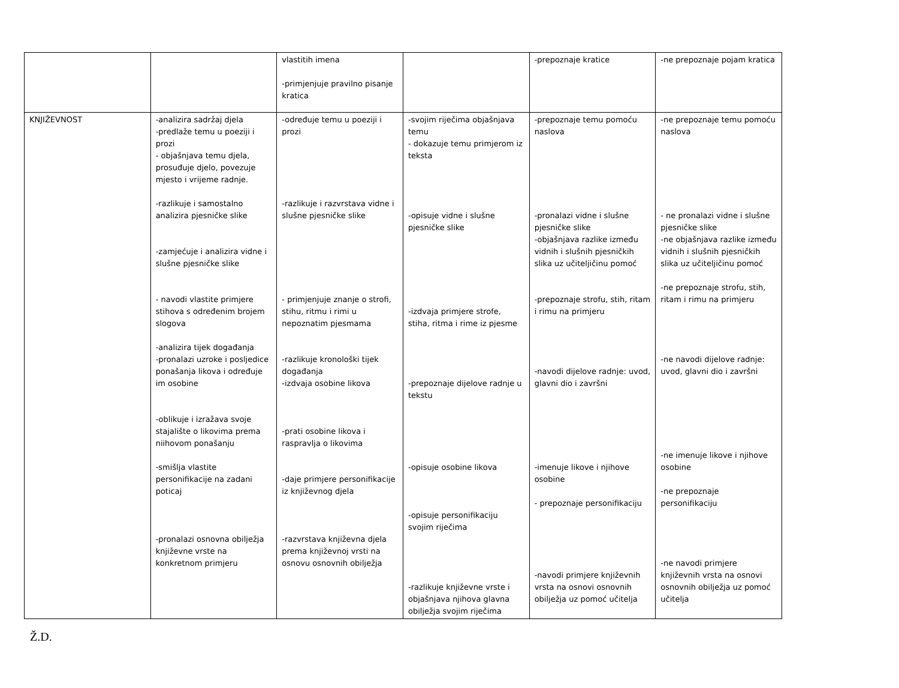| | | vlastitih imena -primjenjuje pravilno pisanje kratica | | -prepoznaje kratice | -ne prepoznaje pojam kratica |
| KNJIŽEVNOST | -analizira sadržaj djela -predlaže temu u poeziji i prozi - objašnjava temu djela, prosuđuje djelo, povezuje mjesto i vrijeme radnje. -razlikuje i samostalno analizira pjesničke slike -zamjećuje i analizira vidne i slušne pjesničke slike - navodi vlastite primjere stihova s određenim brojem slogova -analizira tijek događanja -pronalazi uzroke i posljedice ponašanja likova i određuje im osobine -oblikuje i izražava svoje stajalište o likovima prema niihovom ponašanju -smišlja vlastite personifikacije na zadani poticaj -pronalazi osnovna obilježja književne vrste na konkretnom primjeru | -određuje temu u poeziji i prozi -razlikuje i razvrstava vidne i slušne pjesničke slike - primjenjuje znanje o strofi, stihu, ritmu i rimi u nepoznatim pjesmama -razlikuje kronološki tijek događanja -izdvaja osobine likova -prati osobine likova i raspravlja o likovima -daje primjere personifikacije iz književnog djela -razvrstava književna djela prema književnoj vrsti na osnovu osnovnih obilježja | -svojim riječima objašnjava temu - dokazuje temu primjerom iz teksta -opisuje vidne i slušne pjesničke slike -izdvaja primjere strofe, stiha, ritma i rime iz pjesme -prepoznaje dijelove radnje u tekstu -opisuje osobine likova -opisuje personifikaciju svojim riječima -razlikuje književne vrste i objašnjava njihova glavna obilježja svojim riječima | -prepoznaje temu pomoću naslova -pronalazi vidne i slušne pjesničke slike -objašnjava razlike između vidnih i slušnih pjesničkih slika uz učiteljičinu pomoć -prepoznaje strofu, stih, ritam i rimu na primjeru -navodi dijelove radnje: uvod, glavni dio i završni -imenuje likove i njihove osobine - prepoznaje personifikaciju -navodi primjere književnih vrsta na osnovi osnovnih obilježja uz pomoć učitelja | -ne prepoznaje temu pomoću naslova - ne pronalazi vidne i slušne pjesničke slike -ne objašnjava razlike između vidnih i slušnih pjesničkih slika uz učiteljičinu pomoć -ne prepoznaje strofu, stih, ritam i rimu na primjeru -ne navodi dijelove radnje: uvod, glavni dio i završni -ne imenuje likove i njihove osobine -ne prepoznaje personifikaciju -ne navodi primjere književnih vrsta na osnovi osnovnih obilježja uz pomoć učitelja |
Ž.D.